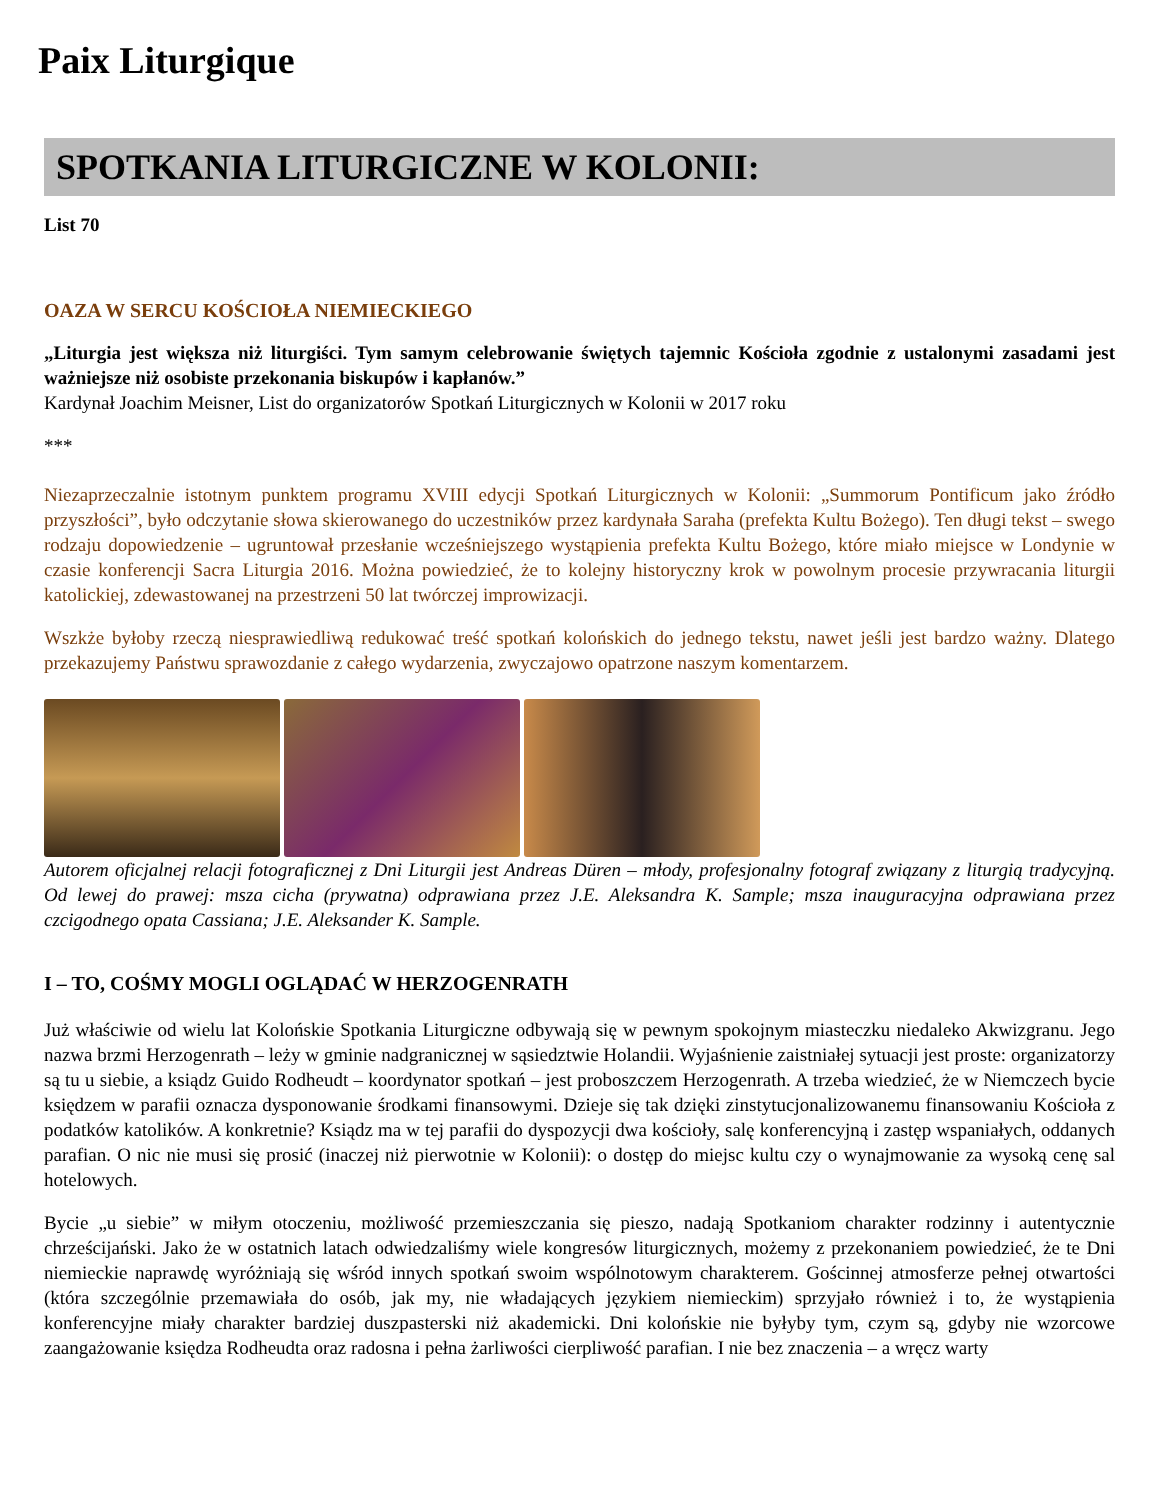Paix Liturgique
SPOTKANIA LITURGICZNE W KOLONII:
List 70
OAZA W SERCU KOŚCIOŁA NIEMIECKIEGO
„Liturgia jest większa niż liturgiści. Tym samym celebrowanie świętych tajemnic Kościoła zgodnie z ustalonymi zasadami jest ważniejsze niż osobiste przekonania biskupów i kapłanów.”
Kardynał Joachim Meisner, List do organizatorów Spotkań Liturgicznych w Kolonii w 2017 roku
***
Niezaprzeczalnie istotnym punktem programu XVIII edycji Spotkań Liturgicznych w Kolonii: „Summorum Pontificum jako źródło przyszłości”, było odczytanie słowa skierowanego do uczestników przez kardynała Saraha (prefekta Kultu Bożego). Ten długi tekst – swego rodzaju dopowiedzenie – ugruntował przesłanie wcześniejszego wystąpienia prefekta Kultu Bożego, które miało miejsce w Londynie w czasie konferencji Sacra Liturgia 2016. Można powiedzieć, że to kolejny historyczny krok w powolnym procesie przywracania liturgii katolickiej, zdewastowanej na przestrzeni 50 lat twórczej improwizacji.
Wszkże byłoby rzeczą niesprawiedliwą redukować treść spotkań kolońskich do jednego tekstu, nawet jeśli jest bardzo ważny. Dlatego przekazujemy Państwu sprawozdanie z całego wydarzenia, zwyczajowo opatrzone naszym komentarzem.
Autorem oficjalnej relacji fotograficznej z Dni Liturgii jest Andreas Düren – młody, profesjonalny fotograf związany z liturgią tradycyjną. Od lewej do prawej: msza cicha (prywatna) odprawiana przez J.E. Aleksandra K. Sample; msza inauguracyjna odprawiana przez czcigodnego opata Cassiana; J.E. Aleksander K. Sample.
I – TO, COŚMY MOGLI OGLĄDAĆ W HERZOGENRATH
Już właściwie od wielu lat Kolońskie Spotkania Liturgiczne odbywają się w pewnym spokojnym miasteczku niedaleko Akwizgranu. Jego nazwa brzmi Herzogenrath – leży w gminie nadgranicznej w sąsiedztwie Holandii. Wyjaśnienie zaistniałej sytuacji jest proste: organizatorzy są tu u siebie, a ksiądz Guido Rodheudt – koordynator spotkań – jest proboszczem Herzogenrath. A trzeba wiedzieć, że w Niemczech bycie księdzem w parafii oznacza dysponowanie środkami finansowymi. Dzieje się tak dzięki zinstytucjonalizowanemu finansowaniu Kościoła z podatków katolików. A konkretnie? Ksiądz ma w tej parafii do dyspozycji dwa kościoły, salę konferencyjną i zastęp wspaniałych, oddanych parafian. O nic nie musi się prosić (inaczej niż pierwotnie w Kolonii): o dostęp do miejsc kultu czy o wynajmowanie za wysoką cenę sal hotelowych.
Bycie „u siebie” w miłym otoczeniu, możliwość przemieszczania się pieszo, nadają Spotkaniom charakter rodzinny i autentycznie chrześcijański. Jako że w ostatnich latach odwiedzaliśmy wiele kongresów liturgicznych, możemy z przekonaniem powiedzieć, że te Dni niemieckie naprawdę wyróżniają się wśród innych spotkań swoim wspólnotowym charakterem. Gościnnej atmosferze pełnej otwartości (która szczególnie przemawiała do osób, jak my, nie władających językiem niemieckim) sprzyjało również i to, że wystąpienia konferencyjne miały charakter bardziej duszpasterski niż akademicki. Dni kolońskie nie byłyby tym, czym są, gdyby nie wzorcowe zaangażowanie księdza Rodheudta oraz radosna i pełna żarliwości cierpliwość parafian. I nie bez znaczenia – a wręcz warty